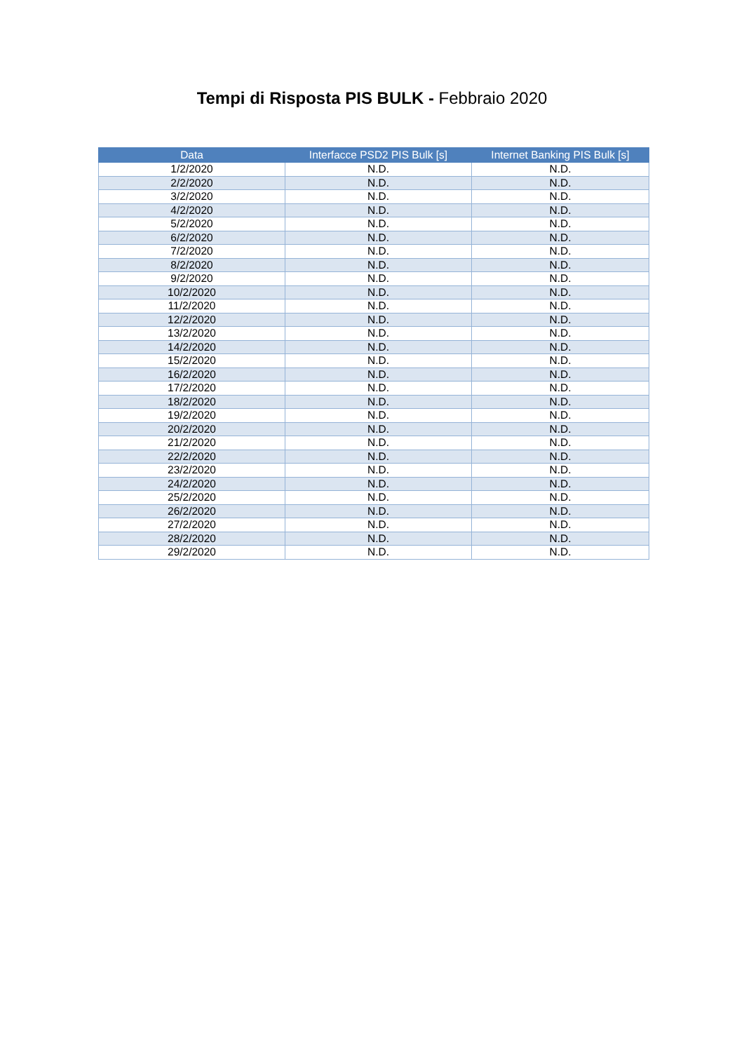Tempi di Risposta PIS BULK - Febbraio 2020
| Data | Interfacce PSD2 PIS Bulk [s] | Internet Banking PIS Bulk [s] |
| --- | --- | --- |
| 1/2/2020 | N.D. | N.D. |
| 2/2/2020 | N.D. | N.D. |
| 3/2/2020 | N.D. | N.D. |
| 4/2/2020 | N.D. | N.D. |
| 5/2/2020 | N.D. | N.D. |
| 6/2/2020 | N.D. | N.D. |
| 7/2/2020 | N.D. | N.D. |
| 8/2/2020 | N.D. | N.D. |
| 9/2/2020 | N.D. | N.D. |
| 10/2/2020 | N.D. | N.D. |
| 11/2/2020 | N.D. | N.D. |
| 12/2/2020 | N.D. | N.D. |
| 13/2/2020 | N.D. | N.D. |
| 14/2/2020 | N.D. | N.D. |
| 15/2/2020 | N.D. | N.D. |
| 16/2/2020 | N.D. | N.D. |
| 17/2/2020 | N.D. | N.D. |
| 18/2/2020 | N.D. | N.D. |
| 19/2/2020 | N.D. | N.D. |
| 20/2/2020 | N.D. | N.D. |
| 21/2/2020 | N.D. | N.D. |
| 22/2/2020 | N.D. | N.D. |
| 23/2/2020 | N.D. | N.D. |
| 24/2/2020 | N.D. | N.D. |
| 25/2/2020 | N.D. | N.D. |
| 26/2/2020 | N.D. | N.D. |
| 27/2/2020 | N.D. | N.D. |
| 28/2/2020 | N.D. | N.D. |
| 29/2/2020 | N.D. | N.D. |